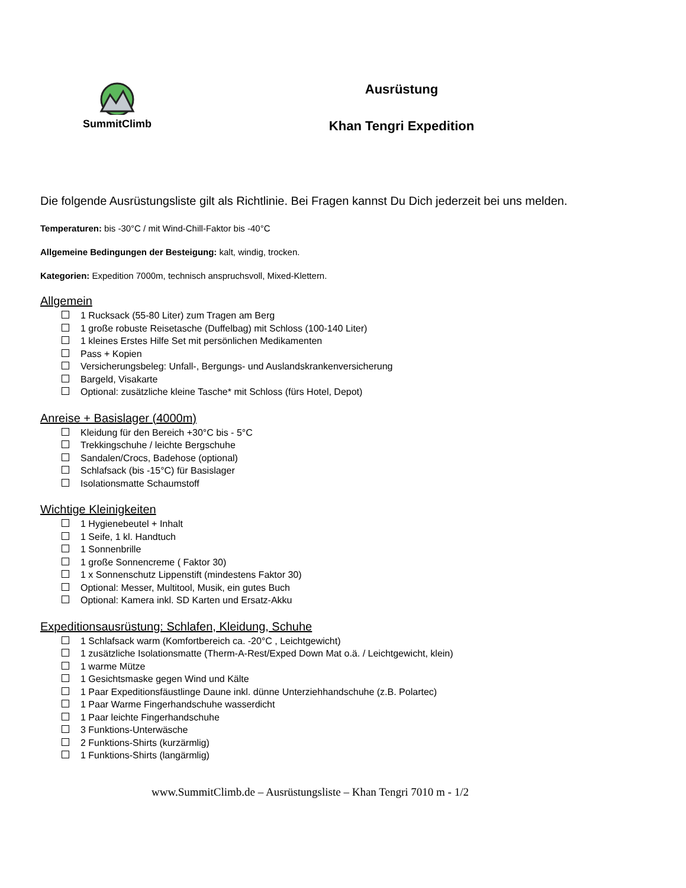SummitClimb
Ausrüstung
Khan Tengri Expedition
Die folgende Ausrüstungsliste gilt als Richtlinie. Bei Fragen kannst Du Dich jederzeit bei uns melden.
Temperaturen: bis -30°C / mit Wind-Chill-Faktor bis -40°C
Allgemeine Bedingungen der Besteigung: kalt, windig, trocken.
Kategorien: Expedition 7000m, technisch anspruchsvoll, Mixed-Klettern.
Allgemein
1 Rucksack (55-80 Liter) zum Tragen am Berg
1 große robuste Reisetasche (Duffelbag) mit Schloss (100-140 Liter)
1 kleines Erstes Hilfe Set mit persönlichen Medikamenten
Pass + Kopien
Versicherungsbeleg: Unfall-, Bergungs- und Auslandskrankenversicherung
Bargeld, Visakarte
Optional: zusätzliche kleine Tasche* mit Schloss (fürs Hotel, Depot)
Anreise + Basislager (4000m)
Kleidung für den Bereich +30°C bis - 5°C
Trekkingschuhe / leichte Bergschuhe
Sandalen/Crocs, Badehose (optional)
Schlafsack (bis -15°C) für Basislager
Isolationsmatte Schaumstoff
Wichtige Kleinigkeiten
1 Hygienebeutel + Inhalt
1 Seife, 1 kl. Handtuch
1 Sonnenbrille
1 große Sonnencreme ( Faktor 30)
1 x Sonnenschutz Lippenstift (mindestens Faktor 30)
Optional: Messer, Multitool, Musik, ein gutes Buch
Optional: Kamera inkl. SD Karten und Ersatz-Akku
Expeditionsausrüstung: Schlafen, Kleidung, Schuhe
1 Schlafsack warm (Komfortbereich ca. -20°C , Leichtgewicht)
1 zusätzliche Isolationsmatte (Therm-A-Rest/Exped Down Mat o.ä. / Leichtgewicht, klein)
1 warme Mütze
1 Gesichtsmaske gegen Wind und Kälte
1 Paar Expeditionsfäustlinge Daune inkl. dünne Unterziehhandschuhe (z.B. Polartec)
1 Paar Warme Fingerhandschuhe wasserdicht
1 Paar leichte Fingerhandschuhe
3 Funktions-Unterwäsche
2 Funktions-Shirts (kurzärmlig)
1 Funktions-Shirts (langärmlig)
www.SummitClimb.de – Ausrüstungsliste – Khan Tengri 7010 m - 1/2